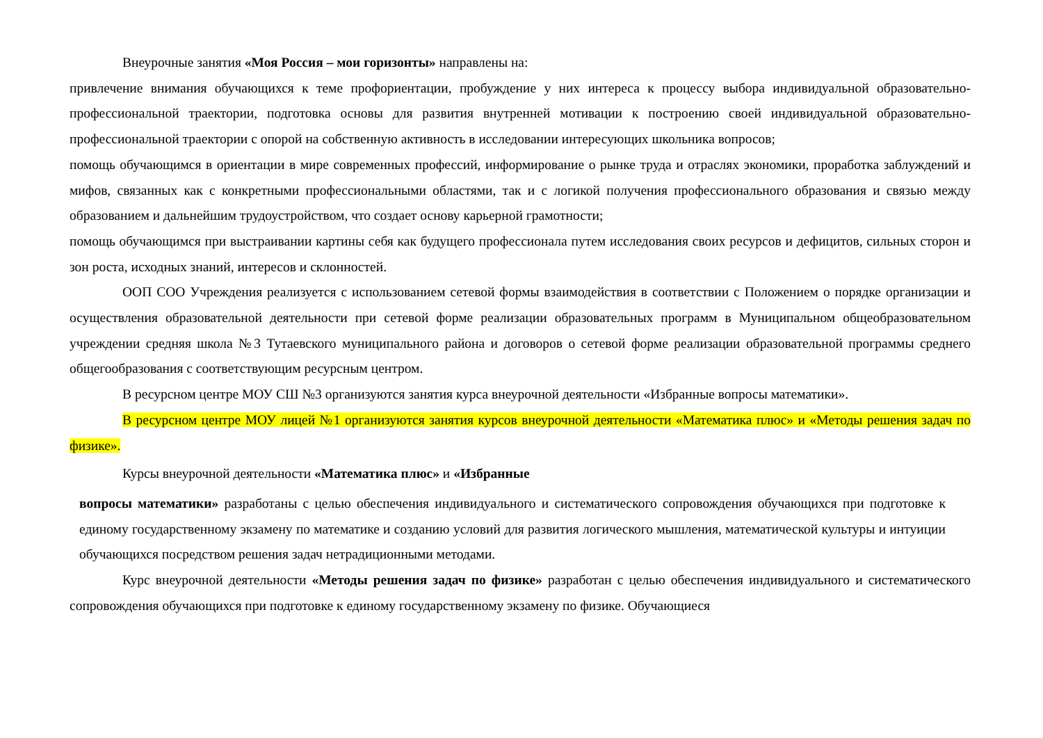Внеурочные занятия «Моя Россия – мои горизонты» направлены на:
привлечение внимания обучающихся к теме профориентации, пробуждение у них интереса к процессу выбора индивидуальной образовательно-профессиональной траектории, подготовка основы для развития внутренней мотивации к построению своей индивидуальной образовательно-профессиональной траектории с опорой на собственную активность в исследовании интересующих школьника вопросов;
помощь обучающимся в ориентации в мире современных профессий, информирование о рынке труда и отраслях экономики, проработка заблуждений и мифов, связанных как с конкретными профессиональными областями, так и с логикой получения профессионального образования и связью между образованием и дальнейшим трудоустройством, что создает основу карьерной грамотности;
помощь обучающимся при выстраивании картины себя как будущего профессионала путем исследования своих ресурсов и дефицитов, сильных сторон и зон роста, исходных знаний, интересов и склонностей.
ООП СОО Учреждения реализуется с использованием сетевой формы взаимодействия в соответствии с Положением о порядке организации и осуществления образовательной деятельности при сетевой форме реализации образовательных программ в Муниципальном общеобразовательном учреждении средняя школа №3 Тутаевского муниципального района и договоров о сетевой форме реализации образовательной программы среднего общегообразования с соответствующим ресурсным центром.
В ресурсном центре МОУ СШ №3 организуются занятия курса внеурочной деятельности «Избранные вопросы математики».
В ресурсном центре МОУ лицей №1 организуются занятия курсов внеурочной деятельности «Математика плюс» и «Методы решения задач по физике».
Курсы внеурочной деятельности «Математика плюс» и «Избранные
вопросы математики» разработаны с целью обеспечения индивидуального и систематического сопровождения обучающихся при подготовке к единому государственному экзамену по математике и созданию условий для развития логического мышления, математической культуры и интуиции обучающихся посредством решения задач нетрадиционными методами.
Курс внеурочной деятельности «Методы решения задач по физике» разработан с целью обеспечения индивидуального и систематического сопровождения обучающихся при подготовке к единому государственному экзамену по физике. Обучающиеся